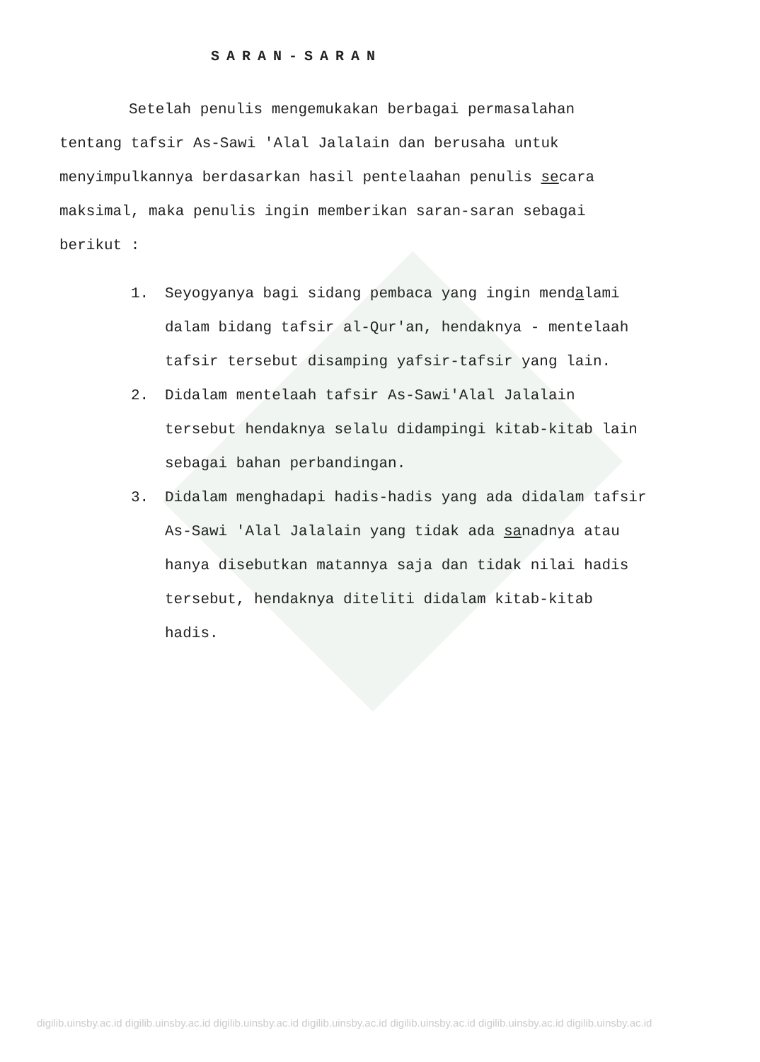SARAN-SARAN
Setelah penulis mengemukakan berbagai permasalahan tentang tafsir As-Sawi 'Alal Jalalain dan berusaha untuk menyimpulkannya berdasarkan hasil pentelaahan penulis secara maksimal, maka penulis ingin memberikan saran-saran sebagai berikut :
1. Seyogyanya bagi sidang pembaca yang ingin mendalami dalam bidang tafsir al-Qur'an, hendaknya - mentelaah tafsir tersebut disamping yafsir-tafsir yang lain.
2. Didalam mentelaah tafsir As-Sawi'Alal Jalalain tersebut hendaknya selalu didampingi kitab-kitab lain sebagai bahan perbandingan.
3. Didalam menghadapi hadis-hadis yang ada didalam tafsir As-Sawi 'Alal Jalalain yang tidak ada sanadnya atau hanya disebutkan matannya saja dan tidak nilai hadis tersebut, hendaknya diteliti didalam kitab-kitab hadis.
digilib.uinsby.ac.id digilib.uinsby.ac.id digilib.uinsby.ac.id digilib.uinsby.ac.id digilib.uinsby.ac.id digilib.uinsby.ac.id digilib.uinsby.ac.id